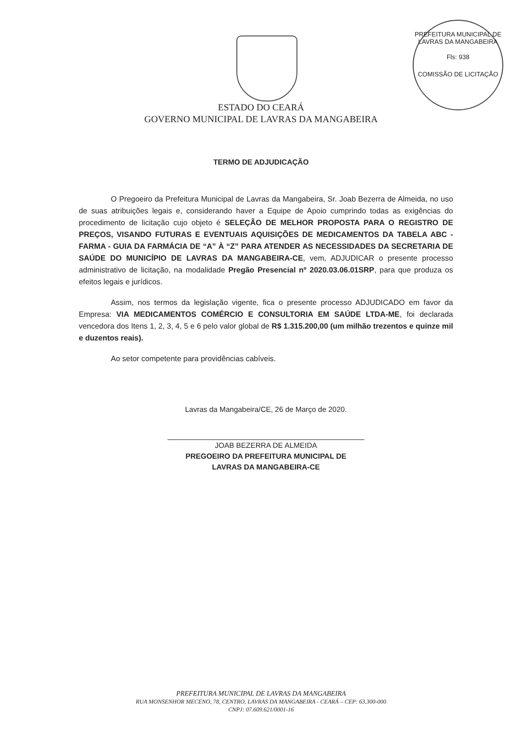PREFEITURA MUNICIPAL DE LAVRAS DA MANGABEIRA
Fls: 938
COMISSÃO DE LICITAÇÃO
ESTADO DO CEARÁ
GOVERNO MUNICIPAL DE LAVRAS DA MANGABEIRA
TERMO DE ADJUDICAÇÃO
O Pregoeiro da Prefeitura Municipal de Lavras da Mangabeira, Sr. Joab Bezerra de Almeida, no uso de suas atribuições legais e, considerando haver a Equipe de Apoio cumprindo todas as exigências do procedimento de licitação cujo objeto é SELEÇÃO DE MELHOR PROPOSTA PARA O REGISTRO DE PREÇOS, VISANDO FUTURAS E EVENTUAIS AQUISIÇÕES DE MEDICAMENTOS DA TABELA ABC - FARMA - GUIA DA FARMÁCIA DE “A” À “Z” PARA ATENDER AS NECESSIDADES DA SECRETARIA DE SAÚDE DO MUNICÍPIO DE LAVRAS DA MANGABEIRA-CE, vem, ADJUDICAR o presente processo administrativo de licitação, na modalidade Pregão Presencial nº 2020.03.06.01SRP, para que produza os efeitos legais e jurídicos.
Assim, nos termos da legislação vigente, fica o presente processo ADJUDICADO em favor da Empresa: VIA MEDICAMENTOS COMÉRCIO E CONSULTORIA EM SAÚDE LTDA-ME, foi declarada vencedora dos Itens 1, 2, 3, 4, 5 e 6 pelo valor global de R$ 1.315.200,00 (um milhão trezentos e quinze mil e duzentos reais).
Ao setor competente para providências cabíveis.
Lavras da Mangabeira/CE, 26 de Março de 2020.
JOAB BEZERRA DE ALMEIDA
PREGOEIRO DA PREFEITURA MUNICIPAL DE
LAVRAS DA MANGABEIRA-CE
PREFEITURA MUNICIPAL DE LAVRAS DA MANGABEIRA
RUA MONSENHOR MECENO, 78, CENTRO, LAVRAS DA MANGABEIRA - CEARÁ – CEP: 63.300-000
CNPJ: 07.609.621/0001-16